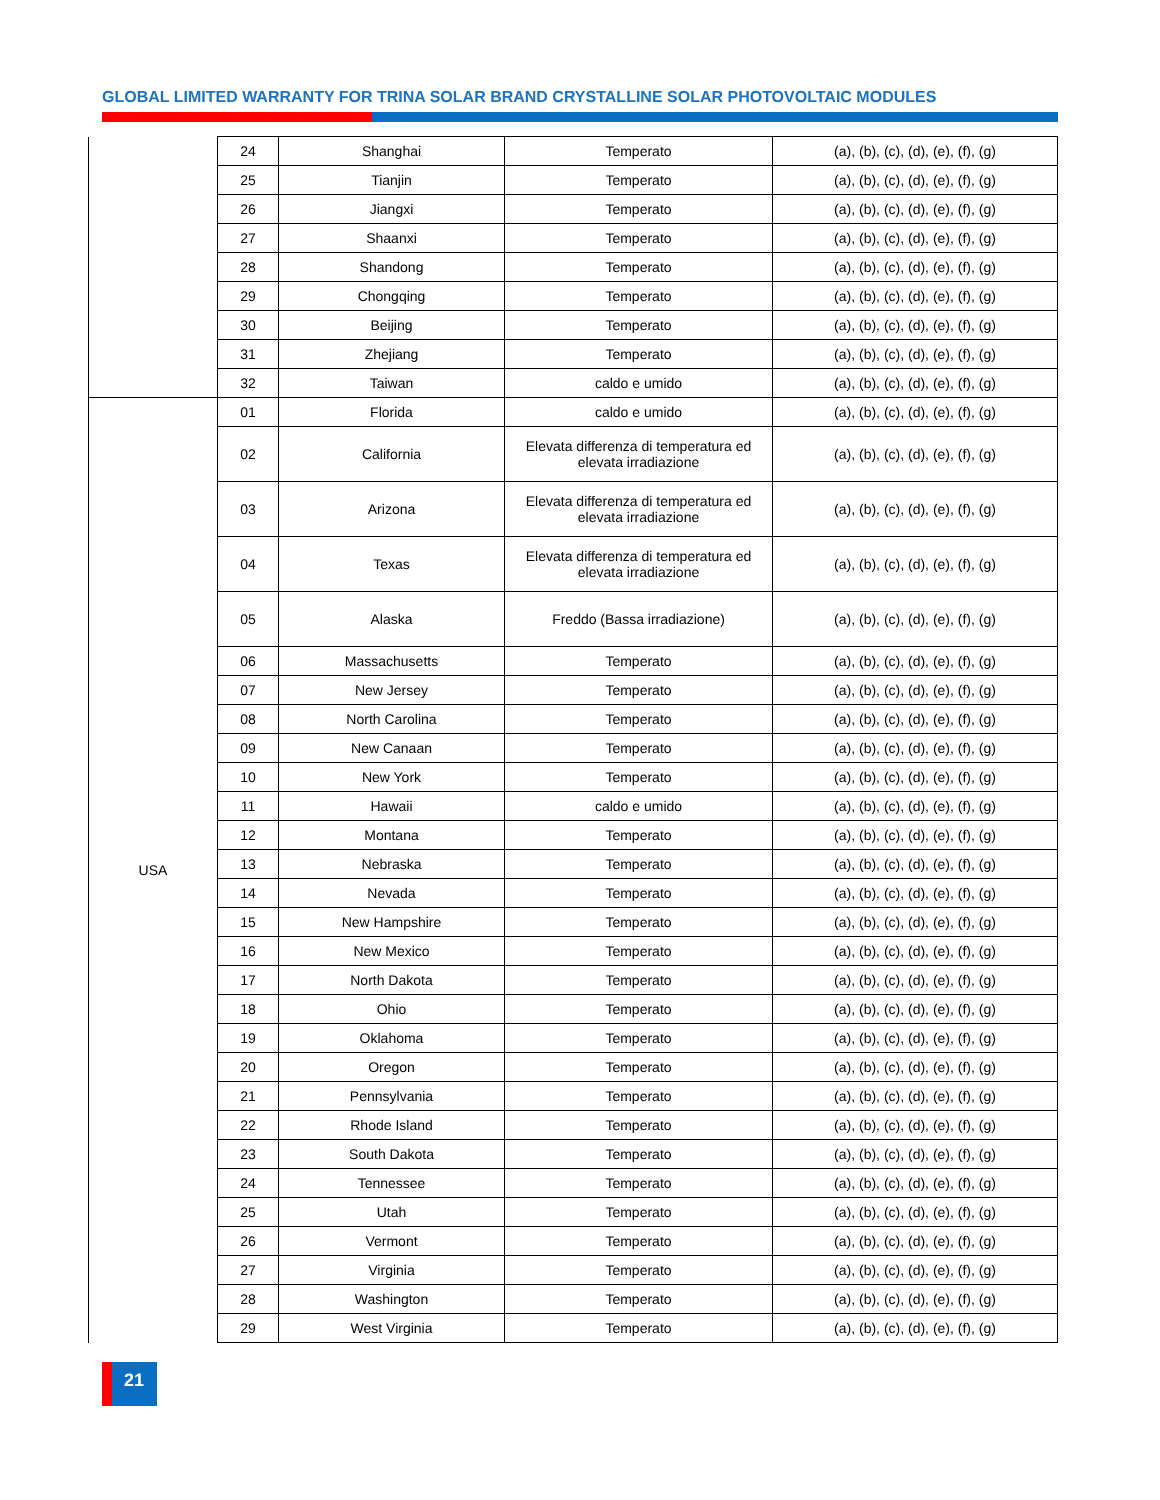GLOBAL LIMITED WARRANTY FOR TRINA SOLAR BRAND CRYSTALLINE SOLAR PHOTOVOLTAIC MODULES
| | 24 | Shanghai | Temperato | (a), (b), (c), (d), (e), (f), (g) |
| | 25 | Tianjin | Temperato | (a), (b), (c), (d), (e), (f), (g) |
| | 26 | Jiangxi | Temperato | (a), (b), (c), (d), (e), (f), (g) |
| | 27 | Shaanxi | Temperato | (a), (b), (c), (d), (e), (f), (g) |
| | 28 | Shandong | Temperato | (a), (b), (c), (d), (e), (f), (g) |
| | 29 | Chongqing | Temperato | (a), (b), (c), (d), (e), (f), (g) |
| | 30 | Beijing | Temperato | (a), (b), (c), (d), (e), (f), (g) |
| | 31 | Zhejiang | Temperato | (a), (b), (c), (d), (e), (f), (g) |
| | 32 | Taiwan | caldo e umido | (a), (b), (c), (d), (e), (f), (g) |
| USA | 01 | Florida | caldo e umido | (a), (b), (c), (d), (e), (f), (g) |
| | 02 | California | Elevata differenza di temperatura ed elevata irradiazione | (a), (b), (c), (d), (e), (f), (g) |
| | 03 | Arizona | Elevata differenza di temperatura ed elevata irradiazione | (a), (b), (c), (d), (e), (f), (g) |
| | 04 | Texas | Elevata differenza di temperatura ed elevata irradiazione | (a), (b), (c), (d), (e), (f), (g) |
| | 05 | Alaska | Freddo (Bassa irradiazione) | (a), (b), (c), (d), (e), (f), (g) |
| | 06 | Massachusetts | Temperato | (a), (b), (c), (d), (e), (f), (g) |
| | 07 | New Jersey | Temperato | (a), (b), (c), (d), (e), (f), (g) |
| | 08 | North Carolina | Temperato | (a), (b), (c), (d), (e), (f), (g) |
| | 09 | New Canaan | Temperato | (a), (b), (c), (d), (e), (f), (g) |
| | 10 | New York | Temperato | (a), (b), (c), (d), (e), (f), (g) |
| | 11 | Hawaii | caldo e umido | (a), (b), (c), (d), (e), (f), (g) |
| | 12 | Montana | Temperato | (a), (b), (c), (d), (e), (f), (g) |
| | 13 | Nebraska | Temperato | (a), (b), (c), (d), (e), (f), (g) |
| | 14 | Nevada | Temperato | (a), (b), (c), (d), (e), (f), (g) |
| | 15 | New Hampshire | Temperato | (a), (b), (c), (d), (e), (f), (g) |
| | 16 | New Mexico | Temperato | (a), (b), (c), (d), (e), (f), (g) |
| | 17 | North Dakota | Temperato | (a), (b), (c), (d), (e), (f), (g) |
| | 18 | Ohio | Temperato | (a), (b), (c), (d), (e), (f), (g) |
| | 19 | Oklahoma | Temperato | (a), (b), (c), (d), (e), (f), (g) |
| | 20 | Oregon | Temperato | (a), (b), (c), (d), (e), (f), (g) |
| | 21 | Pennsylvania | Temperato | (a), (b), (c), (d), (e), (f), (g) |
| | 22 | Rhode Island | Temperato | (a), (b), (c), (d), (e), (f), (g) |
| | 23 | South Dakota | Temperato | (a), (b), (c), (d), (e), (f), (g) |
| | 24 | Tennessee | Temperato | (a), (b), (c), (d), (e), (f), (g) |
| | 25 | Utah | Temperato | (a), (b), (c), (d), (e), (f), (g) |
| | 26 | Vermont | Temperato | (a), (b), (c), (d), (e), (f), (g) |
| | 27 | Virginia | Temperato | (a), (b), (c), (d), (e), (f), (g) |
| | 28 | Washington | Temperato | (a), (b), (c), (d), (e), (f), (g) |
| | 29 | West Virginia | Temperato | (a), (b), (c), (d), (e), (f), (g) |
21